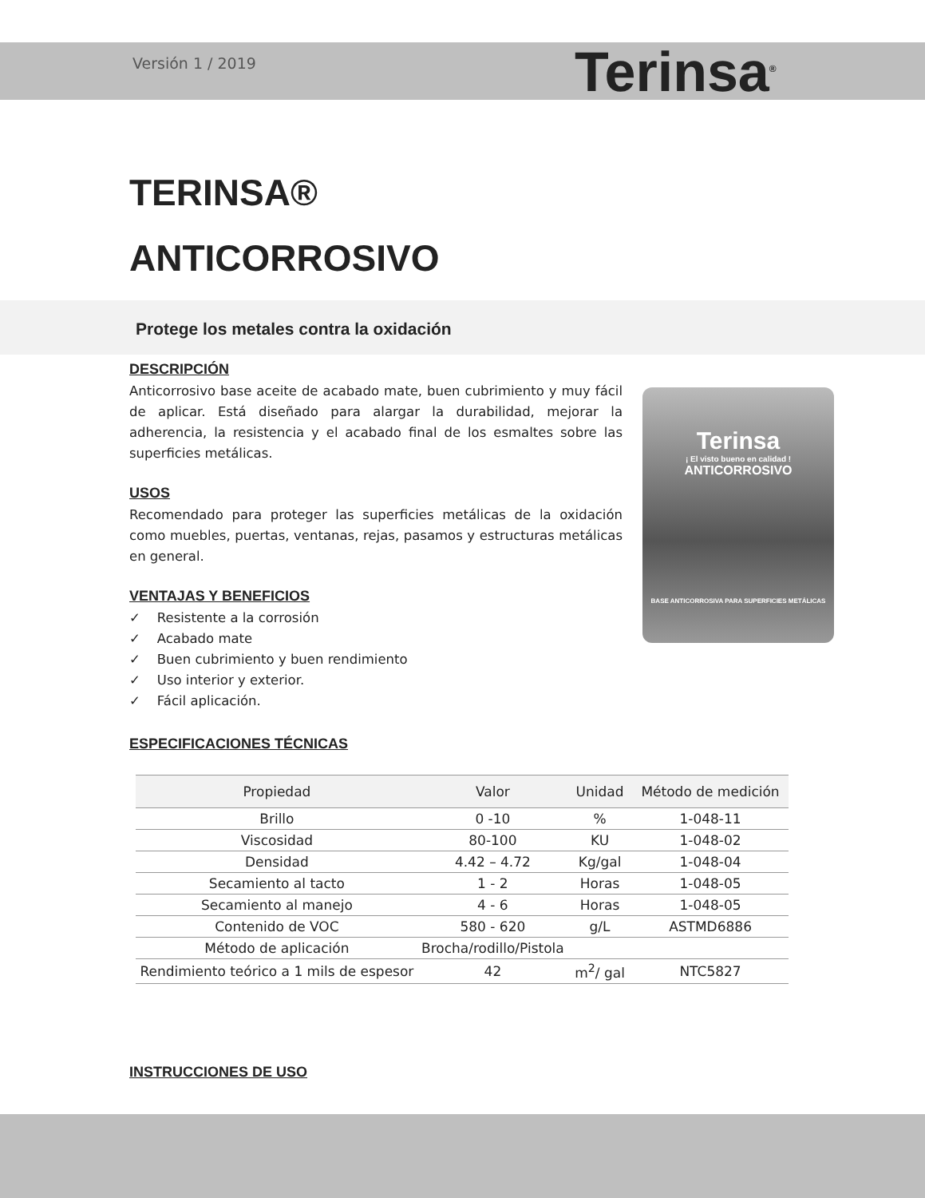Versión 1 / 2019
Terinsa<sup>®</sup>
TERINSA®
ANTICORROSIVO
Protege los metales contra la oxidación
Terinsa
¡ El visto bueno en calidad !
ANTICORROSIVO
BASE ANTICORROSIVA PARA SUPERFICIES METÁLICAS
DESCRIPCIÓN
Anticorrosivo base aceite de acabado mate, buen cubrimiento y muy fácil de aplicar. Está diseñado para alargar la durabilidad, mejorar la adherencia, la resistencia y el acabado final de los esmaltes sobre las superficies metálicas.
USOS
Recomendado para proteger las superficies metálicas de la oxidación como muebles, puertas, ventanas, rejas, pasamos y estructuras metálicas en general.
VENTAJAS Y BENEFICIOS
✓ Resistente a la corrosión
✓ Acabado mate
✓ Buen cubrimiento y buen rendimiento
✓ Uso interior y exterior.
✓ Fácil aplicación.
ESPECIFICACIONES TÉCNICAS
| Propiedad | Valor | Unidad | Método de medición |
| --- | --- | --- | --- |
| Brillo | 0 -10 | % | 1-048-11 |
| Viscosidad | 80-100 | KU | 1-048-02 |
| Densidad | 4.42 – 4.72 | Kg/gal | 1-048-04 |
| Secamiento al tacto | 1 - 2 | Horas | 1-048-05 |
| Secamiento al manejo | 4 - 6 | Horas | 1-048-05 |
| Contenido de VOC | 580 - 620 | g/L | ASTMD6886 |
| Método de aplicación | Brocha/rodillo/Pistola | | |
| Rendimiento teórico a 1 mils de espesor | 42 | m<sup>2</sup>/ gal | NTC5827 |
INSTRUCCIONES DE USO